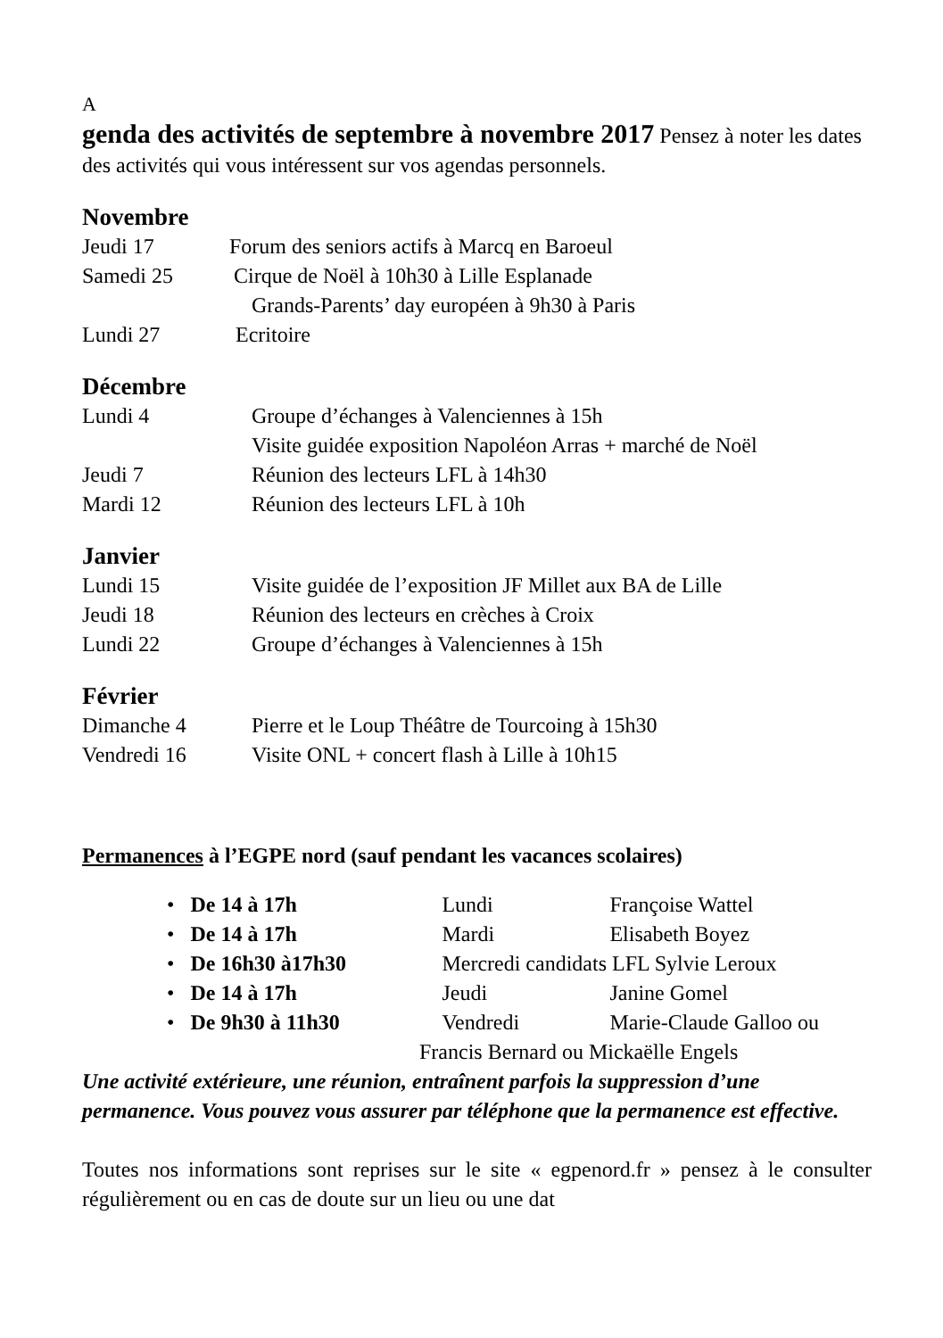A
genda des activités de septembre à novembre 2017
Pensez à noter les dates des activités qui vous intéressent sur vos agendas personnels.
Novembre
Jeudi 17 Forum des seniors actifs à Marcq en Baroeul
Samedi 25 Cirque de Noël à 10h30 à Lille Esplanade
Grands-Parents’ day européen à 9h30 à Paris
Lundi 27 Ecritoire
Décembre
Lundi 4 Groupe d’échanges à Valenciennes à 15h
Visite guidée exposition Napoléon Arras + marché de Noël
Jeudi 7 Réunion des lecteurs LFL à 14h30
Mardi 12 Réunion des lecteurs LFL à 10h
Janvier
Lundi 15 Visite guidée de l’exposition JF Millet aux BA de Lille
Jeudi 18 Réunion des lecteurs en crèches à Croix
Lundi 22 Groupe d’échanges à Valenciennes à 15h
Février
Dimanche 4 Pierre et le Loup Théâtre de Tourcoing à 15h30
Vendredi 16 Visite ONL + concert flash à Lille à 10h15
Permanences à l’EGPE nord (sauf pendant les vacances scolaires)
• De 14 à 17h Lundi Françoise Wattel
• De 14 à 17h Mardi Elisabeth Boyez
• De 16h30 à17h30 Mercredi candidats LFL Sylvie Leroux
• De 14 à 17h Jeudi Janine Gomel
• De 9h30 à 11h30 Vendredi Marie-Claude Galloo ou
Francis Bernard ou Mickaëlle Engels
Une activité extérieure, une réunion, entraînent parfois la suppression d’une permanence. Vous pouvez vous assurer par téléphone que la permanence est effective.
Toutes nos informations sont reprises sur le site « egpenord.fr » pensez à le consulter régulièrement ou en cas de doute sur un lieu ou une dat